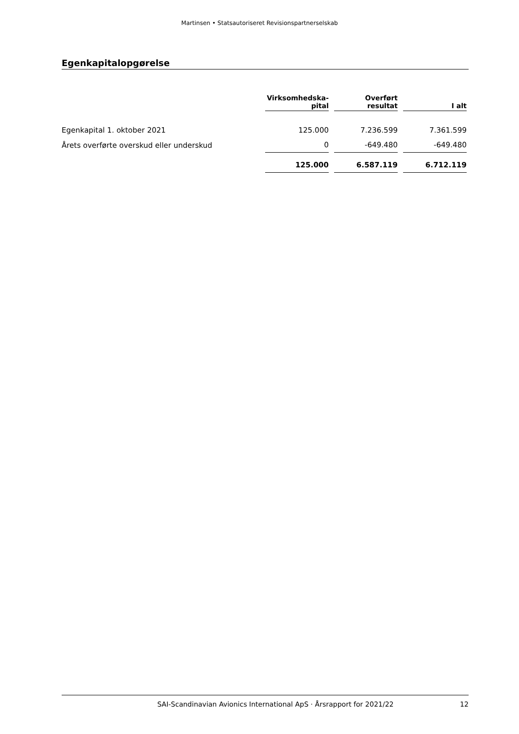Martinsen • Statsautoriseret Revisionspartnerselskab
Egenkapitalopgørelse
| | Virksomhedska- pital | Overført resultat | I alt |
| --- | --- | --- | --- |
| Egenkapital 1. oktober 2021 | 125.000 | 7.236.599 | 7.361.599 |
| Årets overførte overskud eller underskud | 0 | -649.480 | -649.480 |
| | 125.000 | 6.587.119 | 6.712.119 |
SAI-Scandinavian Avionics International ApS · Årsrapport for 2021/22 12